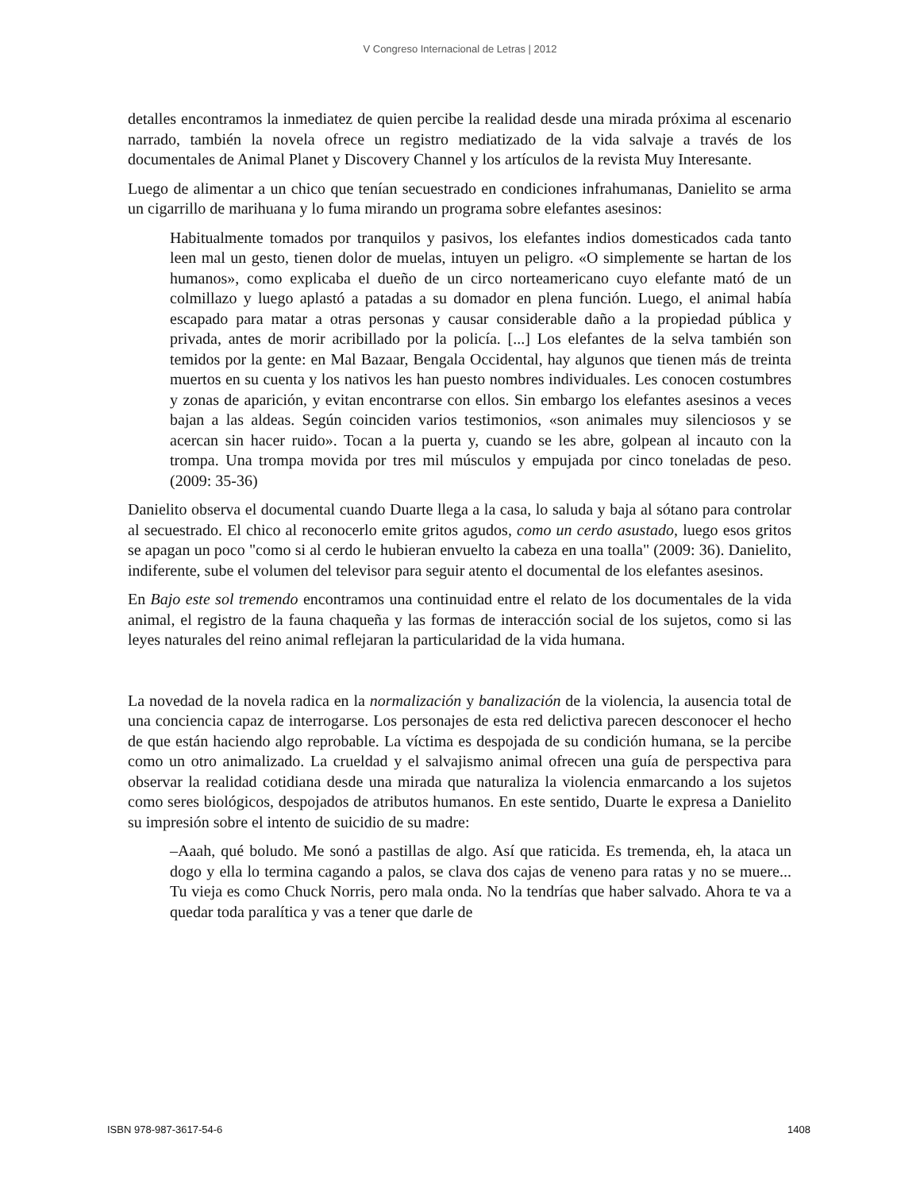V Congreso Internacional de Letras | 2012
detalles encontramos la inmediatez de quien percibe la realidad desde una mirada próxima al escenario narrado, también la novela ofrece un registro mediatizado de la vida salvaje a través de los documentales de Animal Planet y Discovery Channel y los artículos de la revista Muy Interesante.
Luego de alimentar a un chico que tenían secuestrado en condiciones infrahumanas, Danielito se arma un cigarrillo de marihuana y lo fuma mirando un programa sobre elefantes asesinos:
Habitualmente tomados por tranquilos y pasivos, los elefantes indios domesticados cada tanto leen mal un gesto, tienen dolor de muelas, intuyen un peligro. «O simplemente se hartan de los humanos», como explicaba el dueño de un circo norteamericano cuyo elefante mató de un colmillazo y luego aplastó a patadas a su domador en plena función. Luego, el animal había escapado para matar a otras personas y causar considerable daño a la propiedad pública y privada, antes de morir acribillado por la policía. [...] Los elefantes de la selva también son temidos por la gente: en Mal Bazaar, Bengala Occidental, hay algunos que tienen más de treinta muertos en su cuenta y los nativos les han puesto nombres individuales. Les conocen costumbres y zonas de aparición, y evitan encontrarse con ellos. Sin embargo los elefantes asesinos a veces bajan a las aldeas. Según coinciden varios testimonios, «son animales muy silenciosos y se acercan sin hacer ruido». Tocan a la puerta y, cuando se les abre, golpean al incauto con la trompa. Una trompa movida por tres mil músculos y empujada por cinco toneladas de peso. (2009: 35-36)
Danielito observa el documental cuando Duarte llega a la casa, lo saluda y baja al sótano para controlar al secuestrado. El chico al reconocerlo emite gritos agudos, como un cerdo asustado, luego esos gritos se apagan un poco "como si al cerdo le hubieran envuelto la cabeza en una toalla" (2009: 36). Danielito, indiferente, sube el volumen del televisor para seguir atento el documental de los elefantes asesinos.
En Bajo este sol tremendo encontramos una continuidad entre el relato de los documentales de la vida animal, el registro de la fauna chaqueña y las formas de interacción social de los sujetos, como si las leyes naturales del reino animal reflejaran la particularidad de la vida humana.
La novedad de la novela radica en la normalización y banalización de la violencia, la ausencia total de una conciencia capaz de interrogarse. Los personajes de esta red delictiva parecen desconocer el hecho de que están haciendo algo reprobable. La víctima es despojada de su condición humana, se la percibe como un otro animalizado. La crueldad y el salvajismo animal ofrecen una guía de perspectiva para observar la realidad cotidiana desde una mirada que naturaliza la violencia enmarcando a los sujetos como seres biológicos, despojados de atributos humanos. En este sentido, Duarte le expresa a Danielito su impresión sobre el intento de suicidio de su madre:
–Aaah, qué boludo. Me sonó a pastillas de algo. Así que raticida. Es tremenda, eh, la ataca un dogo y ella lo termina cagando a palos, se clava dos cajas de veneno para ratas y no se muere... Tu vieja es como Chuck Norris, pero mala onda. No la tendrías que haber salvado. Ahora te va a quedar toda paralítica y vas a tener que darle de
ISBN 978-987-3617-54-6 1408